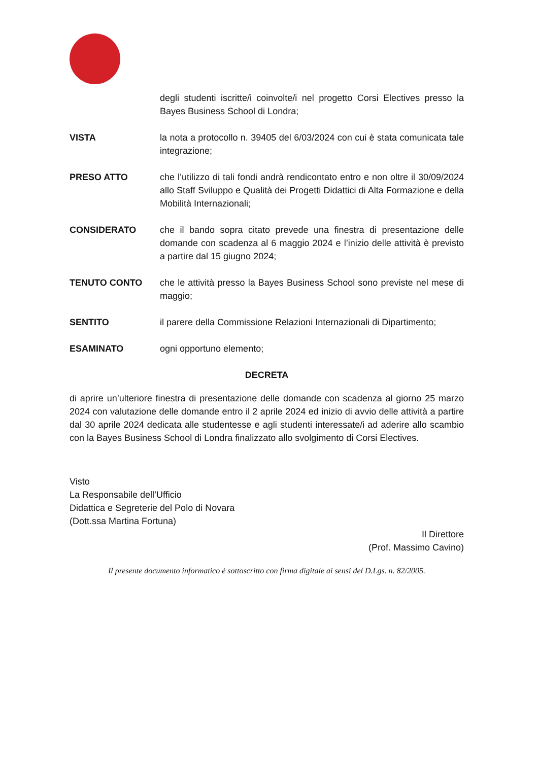degli studenti iscritte/i coinvolte/i nel progetto Corsi Electives presso la Bayes Business School di Londra;
VISTA la nota a protocollo n. 39405 del 6/03/2024 con cui è stata comunicata tale integrazione;
PRESO ATTO che l’utilizzo di tali fondi andrà rendicontato entro e non oltre il 30/09/2024 allo Staff Sviluppo e Qualità dei Progetti Didattici di Alta Formazione e della Mobilità Internazionali;
CONSIDERATO che il bando sopra citato prevede una finestra di presentazione delle domande con scadenza al 6 maggio 2024 e l’inizio delle attività è previsto a partire dal 15 giugno 2024;
TENUTO CONTO che le attività presso la Bayes Business School sono previste nel mese di maggio;
SENTITO il parere della Commissione Relazioni Internazionali di Dipartimento;
ESAMINATO ogni opportuno elemento;
DECRETA
di aprire un’ulteriore finestra di presentazione delle domande con scadenza al giorno 25 marzo 2024 con valutazione delle domande entro il 2 aprile 2024 ed inizio di avvio delle attività a partire dal 30 aprile 2024 dedicata alle studentesse e agli studenti interessate/i ad aderire allo scambio con la Bayes Business School di Londra finalizzato allo svolgimento di Corsi Electives.
Visto
La Responsabile dell’Ufficio
Didattica e Segreterie del Polo di Novara
(Dott.ssa Martina Fortuna)
Il Direttore
(Prof. Massimo Cavino)
Il presente documento informatico è sottoscritto con firma digitale ai sensi del D.Lgs. n. 82/2005.